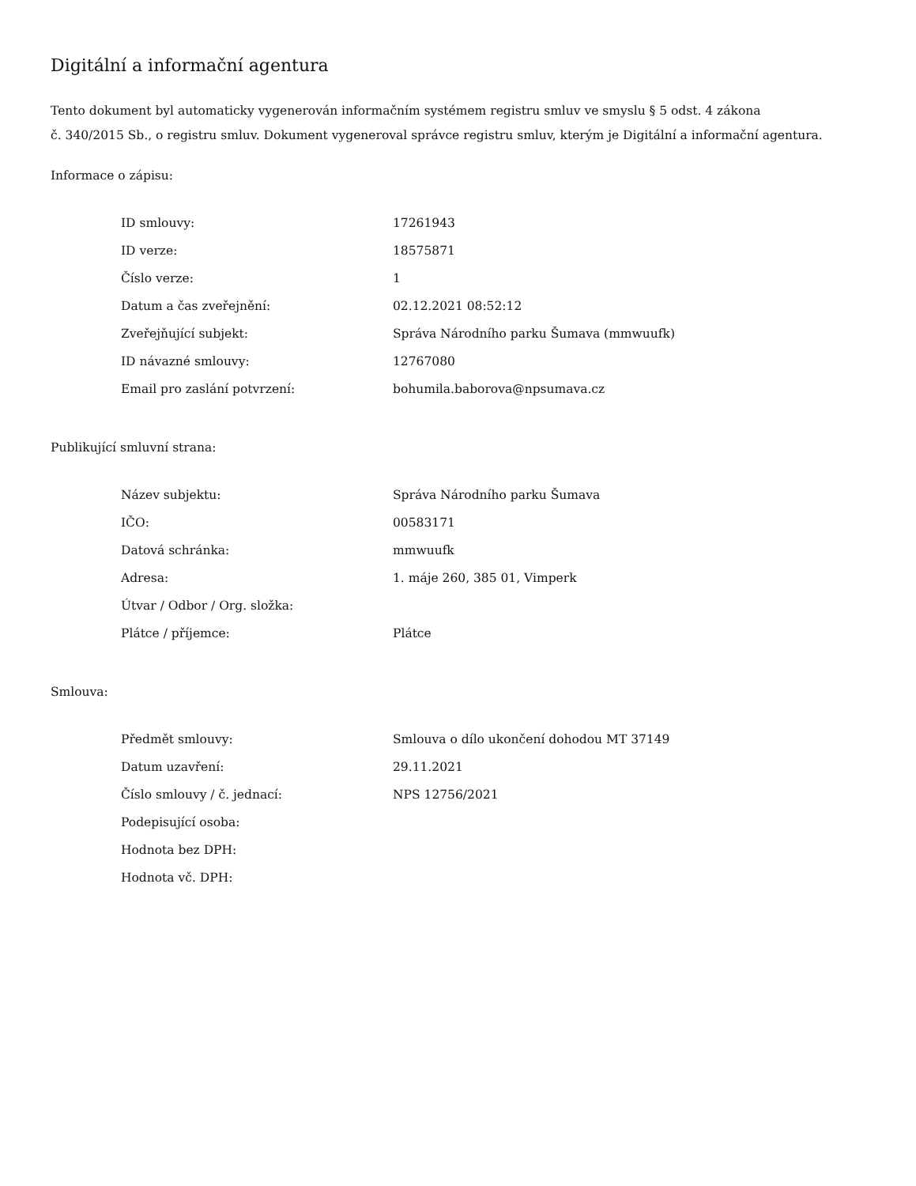Digitální a informační agentura
Tento dokument byl automaticky vygenerován informačním systémem registru smluv ve smyslu § 5 odst. 4 zákona
č. 340/2015 Sb., o registru smluv. Dokument vygeneroval správce registru smluv, kterým je Digitální a informační agentura.
Informace o zápisu:
| ID smlouvy: | 17261943 |
| ID verze: | 18575871 |
| Číslo verze: | 1 |
| Datum a čas zveřejnění: | 02.12.2021 08:52:12 |
| Zveřejňující subjekt: | Správa Národního parku Šumava (mmwuufk) |
| ID návazné smlouvy: | 12767080 |
| Email pro zaslání potvrzení: | bohumila.baborova@npsumava.cz |
Publikující smluvní strana:
| Název subjektu: | Správa Národního parku Šumava |
| IČO: | 00583171 |
| Datová schránka: | mmwuufk |
| Adresa: | 1. máje 260, 385 01, Vimperk |
| Útvar / Odbor / Org. složka: | |
| Plátce / příjemce: | Plátce |
Smlouva:
| Předmět smlouvy: | Smlouva o dílo ukončení dohodou MT 37149 |
| Datum uzavření: | 29.11.2021 |
| Číslo smlouvy / č. jednací: | NPS 12756/2021 |
| Podepisující osoba: | |
| Hodnota bez DPH: | |
| Hodnota vč. DPH: | |